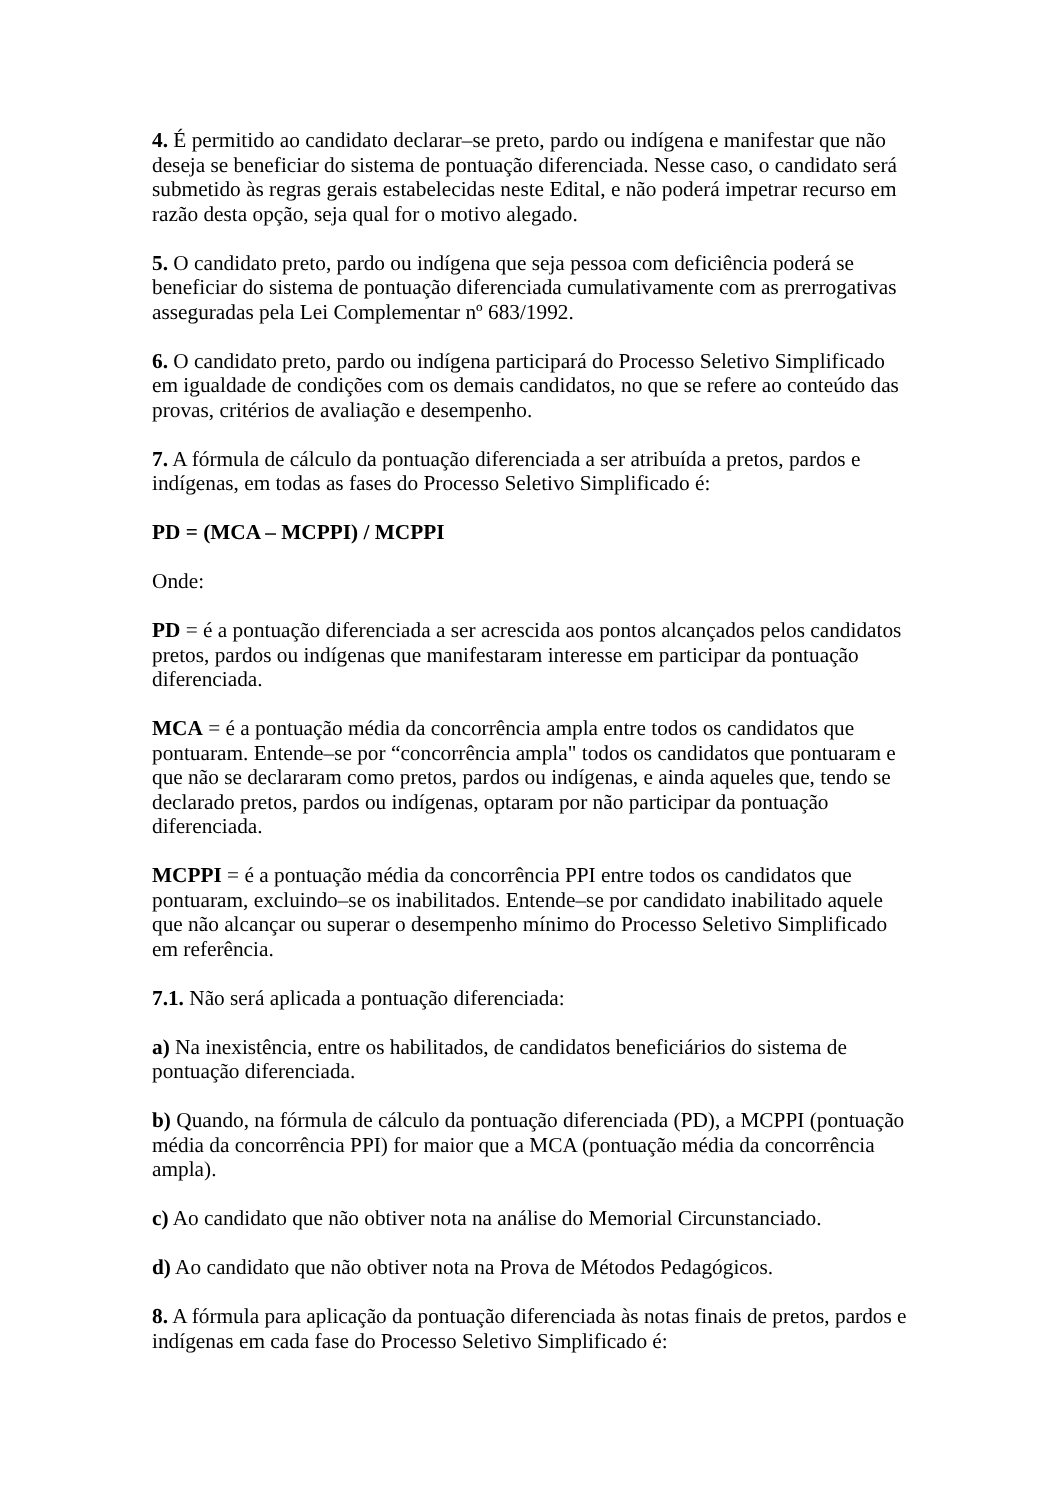4. É permitido ao candidato declarar–se preto, pardo ou indígena e manifestar que não deseja se beneficiar do sistema de pontuação diferenciada. Nesse caso, o candidato será submetido às regras gerais estabelecidas neste Edital, e não poderá impetrar recurso em razão desta opção, seja qual for o motivo alegado.
5. O candidato preto, pardo ou indígena que seja pessoa com deficiência poderá se beneficiar do sistema de pontuação diferenciada cumulativamente com as prerrogativas asseguradas pela Lei Complementar nº 683/1992.
6. O candidato preto, pardo ou indígena participará do Processo Seletivo Simplificado em igualdade de condições com os demais candidatos, no que se refere ao conteúdo das provas, critérios de avaliação e desempenho.
7. A fórmula de cálculo da pontuação diferenciada a ser atribuída a pretos, pardos e indígenas, em todas as fases do Processo Seletivo Simplificado é:
PD = (MCA – MCPPI) / MCPPI
Onde:
PD = é a pontuação diferenciada a ser acrescida aos pontos alcançados pelos candidatos pretos, pardos ou indígenas que manifestaram interesse em participar da pontuação diferenciada.
MCA = é a pontuação média da concorrência ampla entre todos os candidatos que pontuaram. Entende–se por “concorrência ampla" todos os candidatos que pontuaram e que não se declararam como pretos, pardos ou indígenas, e ainda aqueles que, tendo se declarado pretos, pardos ou indígenas, optaram por não participar da pontuação diferenciada.
MCPPI = é a pontuação média da concorrência PPI entre todos os candidatos que pontuaram, excluindo–se os inabilitados. Entende–se por candidato inabilitado aquele que não alcançar ou superar o desempenho mínimo do Processo Seletivo Simplificado em referência.
7.1. Não será aplicada a pontuação diferenciada:
a) Na inexistência, entre os habilitados, de candidatos beneficiários do sistema de pontuação diferenciada.
b) Quando, na fórmula de cálculo da pontuação diferenciada (PD), a MCPPI (pontuação média da concorrência PPI) for maior que a MCA (pontuação média da concorrência ampla).
c) Ao candidato que não obtiver nota na análise do Memorial Circunstanciado.
d) Ao candidato que não obtiver nota na Prova de Métodos Pedagógicos.
8. A fórmula para aplicação da pontuação diferenciada às notas finais de pretos, pardos e indígenas em cada fase do Processo Seletivo Simplificado é: